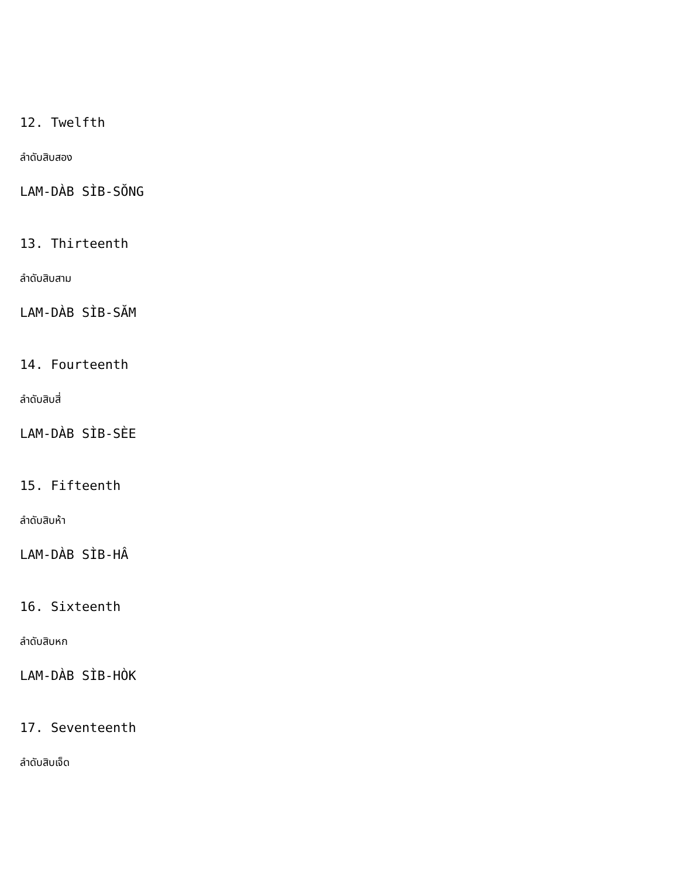12. Twelfth
ลำดับสิบสอง
LAM-DÀB SÌB-SŎNG
13. Thirteenth
ลำดับสิบสาม
LAM-DÀB SÌB-SĂM
14. Fourteenth
ลำดับสิบสี่
LAM-DÀB SÌB-SÈE
15. Fifteenth
ลำดับสิบห้า
LAM-DÀB SÌB-HÂ
16. Sixteenth
ลำดับสิบหก
LAM-DÀB SÌB-HÒK
17. Seventeenth
ลำดับสิบเจ็ด